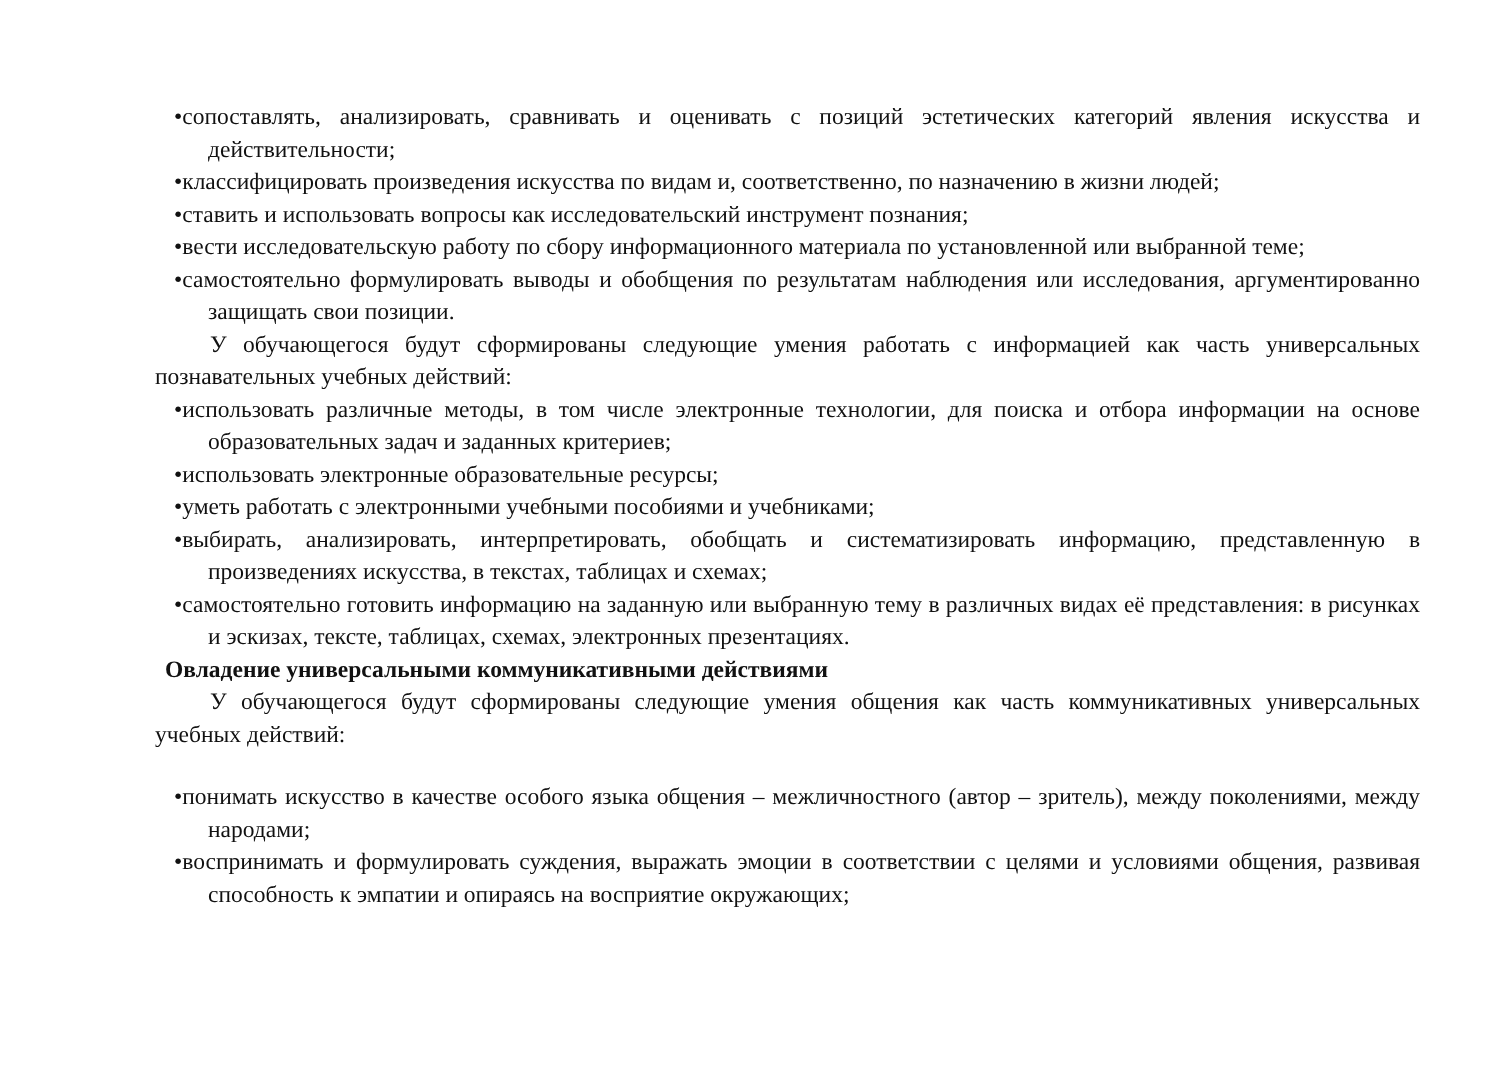•сопоставлять, анализировать, сравнивать и оценивать с позиций эстетических категорий явления искусства и действительности;
•классифицировать произведения искусства по видам и, соответственно, по назначению в жизни людей;
•ставить и использовать вопросы как исследовательский инструмент познания;
•вести исследовательскую работу по сбору информационного материала по установленной или выбранной теме;
•самостоятельно формулировать выводы и обобщения по результатам наблюдения или исследования, аргументированно защищать свои позиции.
У обучающегося будут сформированы следующие умения работать с информацией как часть универсальных познавательных учебных действий:
•использовать различные методы, в том числе электронные технологии, для поиска и отбора информации на основе образовательных задач и заданных критериев;
•использовать электронные образовательные ресурсы;
•уметь работать с электронными учебными пособиями и учебниками;
•выбирать, анализировать, интерпретировать, обобщать и систематизировать информацию, представленную в произведениях искусства, в текстах, таблицах и схемах;
•самостоятельно готовить информацию на заданную или выбранную тему в различных видах её представления: в рисунках и эскизах, тексте, таблицах, схемах, электронных презентациях.
Овладение универсальными коммуникативными действиями
У обучающегося будут сформированы следующие умения общения как часть коммуникативных универсальных учебных действий:
•понимать искусство в качестве особого языка общения – межличностного (автор – зритель), между поколениями, между народами;
•воспринимать и формулировать суждения, выражать эмоции в соответствии с целями и условиями общения, развивая способность к эмпатии и опираясь на восприятие окружающих;